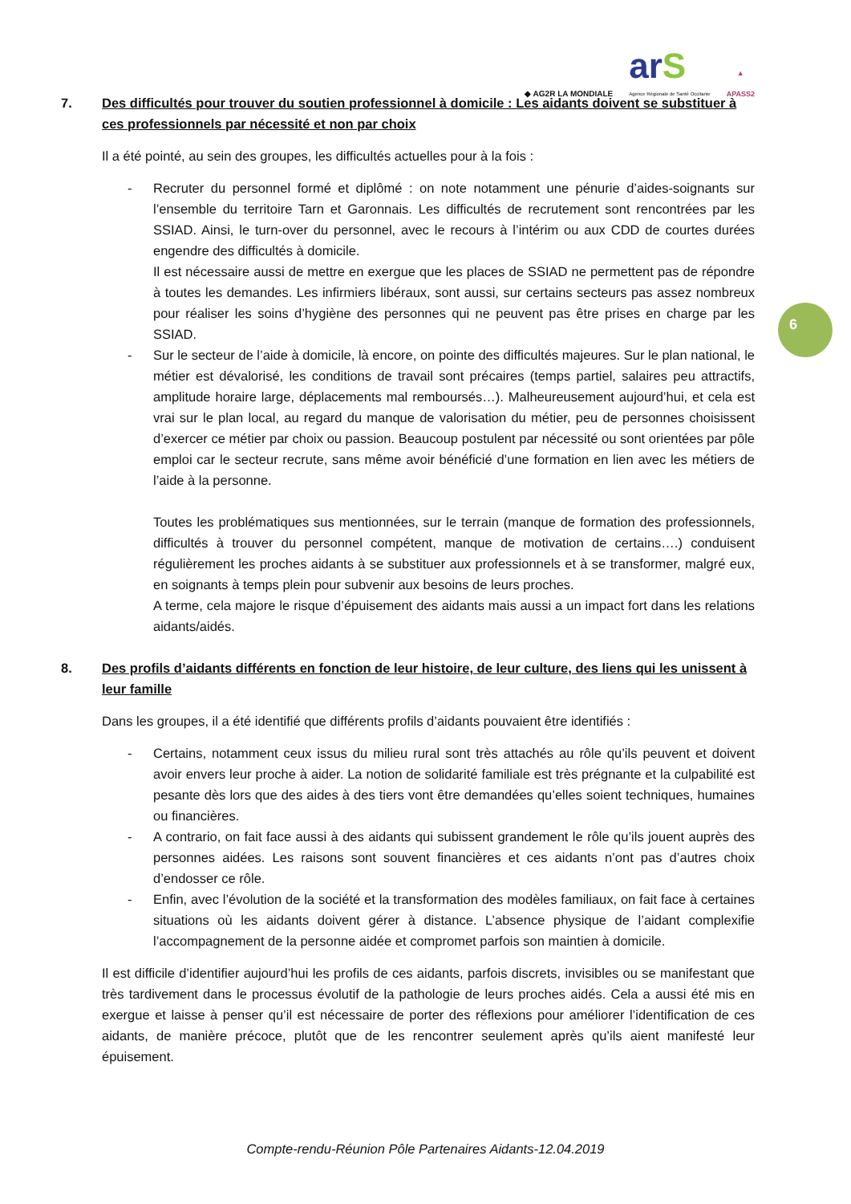◆ AG2R LA MONDIALE
arS
Agence Régionale de Santé Occitanie
▲
APASS2
6
7. Des difficultés pour trouver du soutien professionnel à domicile : Les aidants doivent se substituer à ces professionnels par nécessité et non par choix
Il a été pointé, au sein des groupes, les difficultés actuelles pour à la fois :
- Recruter du personnel formé et diplômé : on note notamment une pénurie d’aides-soignants sur l’ensemble du territoire Tarn et Garonnais. Les difficultés de recrutement sont rencontrées par les SSIAD. Ainsi, le turn-over du personnel, avec le recours à l’intérim ou aux CDD de courtes durées engendre des difficultés à domicile.
Il est nécessaire aussi de mettre en exergue que les places de SSIAD ne permettent pas de répondre à toutes les demandes. Les infirmiers libéraux, sont aussi, sur certains secteurs pas assez nombreux pour réaliser les soins d’hygiène des personnes qui ne peuvent pas être prises en charge par les SSIAD.
- Sur le secteur de l’aide à domicile, là encore, on pointe des difficultés majeures. Sur le plan national, le métier est dévalorisé, les conditions de travail sont précaires (temps partiel, salaires peu attractifs, amplitude horaire large, déplacements mal remboursés…). Malheureusement aujourd’hui, et cela est vrai sur le plan local, au regard du manque de valorisation du métier, peu de personnes choisissent d’exercer ce métier par choix ou passion. Beaucoup postulent par nécessité ou sont orientées par pôle emploi car le secteur recrute, sans même avoir bénéficié d’une formation en lien avec les métiers de l’aide à la personne.
Toutes les problématiques sus mentionnées, sur le terrain (manque de formation des professionnels, difficultés à trouver du personnel compétent, manque de motivation de certains….) conduisent régulièrement les proches aidants à se substituer aux professionnels et à se transformer, malgré eux, en soignants à temps plein pour subvenir aux besoins de leurs proches.
A terme, cela majore le risque d’épuisement des aidants mais aussi a un impact fort dans les relations aidants/aidés.
8. Des profils d’aidants différents en fonction de leur histoire, de leur culture, des liens qui les unissent à leur famille
Dans les groupes, il a été identifié que différents profils d’aidants pouvaient être identifiés :
- Certains, notamment ceux issus du milieu rural sont très attachés au rôle qu’ils peuvent et doivent avoir envers leur proche à aider. La notion de solidarité familiale est très prégnante et la culpabilité est pesante dès lors que des aides à des tiers vont être demandées qu’elles soient techniques, humaines ou financières.
- A contrario, on fait face aussi à des aidants qui subissent grandement le rôle qu’ils jouent auprès des personnes aidées. Les raisons sont souvent financières et ces aidants n’ont pas d’autres choix d’endosser ce rôle.
- Enfin, avec l’évolution de la société et la transformation des modèles familiaux, on fait face à certaines situations où les aidants doivent gérer à distance. L’absence physique de l’aidant complexifie l’accompagnement de la personne aidée et compromet parfois son maintien à domicile.
Il est difficile d’identifier aujourd’hui les profils de ces aidants, parfois discrets, invisibles ou se manifestant que très tardivement dans le processus évolutif de la pathologie de leurs proches aidés. Cela a aussi été mis en exergue et laisse à penser qu’il est nécessaire de porter des réflexions pour améliorer l’identification de ces aidants, de manière précoce, plutôt que de les rencontrer seulement après qu’ils aient manifesté leur épuisement.
Compte-rendu-Réunion Pôle Partenaires Aidants-12.04.2019